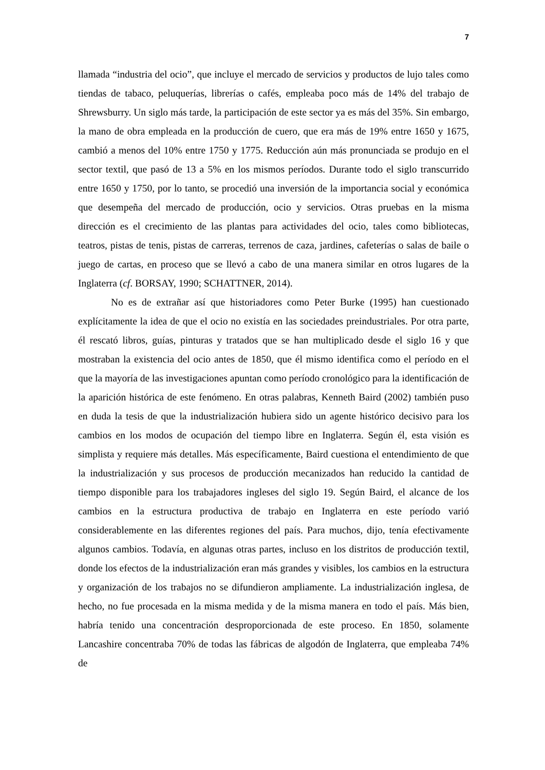7
llamada “industria del ocio”, que incluye el mercado de servicios y productos de lujo tales como tiendas de tabaco, peluquerías, librerías o cafés, empleaba poco más de 14% del trabajo de Shrewsburry. Un siglo más tarde, la participación de este sector ya es más del 35%. Sin embargo, la mano de obra empleada en la producción de cuero, que era más de 19% entre 1650 y 1675, cambió a menos del 10% entre 1750 y 1775. Reducción aún más pronunciada se produjo en el sector textil, que pasó de 13 a 5% en los mismos períodos. Durante todo el siglo transcurrido entre 1650 y 1750, por lo tanto, se procedió una inversión de la importancia social y económica que desempeña del mercado de producción, ocio y servicios. Otras pruebas en la misma dirección es el crecimiento de las plantas para actividades del ocio, tales como bibliotecas, teatros, pistas de tenis, pistas de carreras, terrenos de caza, jardines, cafeterías o salas de baile o juego de cartas, en proceso que se llevó a cabo de una manera similar en otros lugares de la Inglaterra (cf. BORSAY, 1990; SCHATTNER, 2014).
No es de extrañar así que historiadores como Peter Burke (1995) han cuestionado explícitamente la idea de que el ocio no existía en las sociedades preindustriales. Por otra parte, él rescató libros, guías, pinturas y tratados que se han multiplicado desde el siglo 16 y que mostraban la existencia del ocio antes de 1850, que él mismo identifica como el período en el que la mayoría de las investigaciones apuntan como período cronológico para la identificación de la aparición histórica de este fenómeno. En otras palabras, Kenneth Baird (2002) también puso en duda la tesis de que la industrialización hubiera sido un agente histórico decisivo para los cambios en los modos de ocupación del tiempo libre en Inglaterra. Según él, esta visión es simplista y requiere más detalles. Más específicamente, Baird cuestiona el entendimiento de que la industrialización y sus procesos de producción mecanizados han reducido la cantidad de tiempo disponible para los trabajadores ingleses del siglo 19. Según Baird, el alcance de los cambios en la estructura productiva de trabajo en Inglaterra en este período varió considerablemente en las diferentes regiones del país. Para muchos, dijo, tenía efectivamente algunos cambios. Todavía, en algunas otras partes, incluso en los distritos de producción textil, donde los efectos de la industrialización eran más grandes y visibles, los cambios en la estructura y organización de los trabajos no se difundieron ampliamente. La industrialización inglesa, de hecho, no fue procesada en la misma medida y de la misma manera en todo el país. Más bien, habría tenido una concentración desproporcionada de este proceso. En 1850, solamente Lancashire concentraba 70% de todas las fábricas de algodón de Inglaterra, que empleaba 74% de